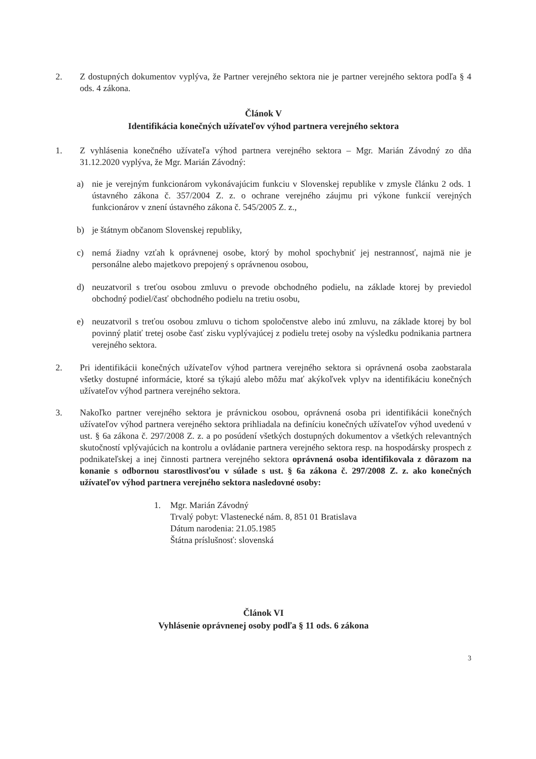2. Z dostupných dokumentov vyplýva, že Partner verejného sektora nie je partner verejného sektora podľa § 4 ods. 4 zákona.
Článok V
Identifikácia konečných užívateľov výhod partnera verejného sektora
1. Z vyhlásenia konečného užívateľa výhod partnera verejného sektora – Mgr. Marián Závodný zo dňa 31.12.2020 vyplýva, že Mgr. Marián Závodný:
a) nie je verejným funkcionárom vykonávajúcim funkciu v Slovenskej republike v zmysle článku 2 ods. 1 ústavného zákona č. 357/2004 Z. z. o ochrane verejného záujmu pri výkone funkcií verejných funkcionárov v znení ústavného zákona č. 545/2005 Z. z.,
b) je štátnym občanom Slovenskej republiky,
c) nemá žiadny vzťah k oprávnenej osobe, ktorý by mohol spochybniť jej nestrannosť, najmä nie je personálne alebo majetkovo prepojený s oprávnenou osobou,
d) neuzatvoril s treťou osobou zmluvu o prevode obchodného podielu, na základe ktorej by previedol obchodný podiel/časť obchodného podielu na tretiu osobu,
e) neuzatvoril s treťou osobou zmluvu o tichom spoločenstve alebo inú zmluvu, na základe ktorej by bol povinný platiť tretej osobe časť zisku vyplývajúcej z podielu tretej osoby na výsledku podnikania partnera verejného sektora.
2. Pri identifikácii konečných užívateľov výhod partnera verejného sektora si oprávnená osoba zaobstarala všetky dostupné informácie, ktoré sa týkajú alebo môžu mať akýkoľvek vplyv na identifikáciu konečných užívateľov výhod partnera verejného sektora.
3. Nakoľko partner verejného sektora je právnickou osobou, oprávnená osoba pri identifikácii konečných užívateľov výhod partnera verejného sektora prihliadala na definíciu konečných užívateľov výhod uvedenú v ust. § 6a zákona č. 297/2008 Z. z. a po posúdení všetkých dostupných dokumentov a všetkých relevantných skutočností vplývajúcich na kontrolu a ovládanie partnera verejného sektora resp. na hospodársky prospech z podnikateľskej a inej činnosti partnera verejného sektora oprávnená osoba identifikovala z dôrazom na konanie s odbornou starostlivosťou v súlade s ust. § 6a zákona č. 297/2008 Z. z. ako konečných užívateľov výhod partnera verejného sektora nasledovné osoby:
1. Mgr. Marián Závodný
Trvalý pobyt: Vlastenecké nám. 8, 851 01 Bratislava
Dátum narodenia: 21.05.1985
Štátna príslušnosť: slovenská
Článok VI
Vyhlásenie oprávnenej osoby podľa § 11 ods. 6 zákona
3